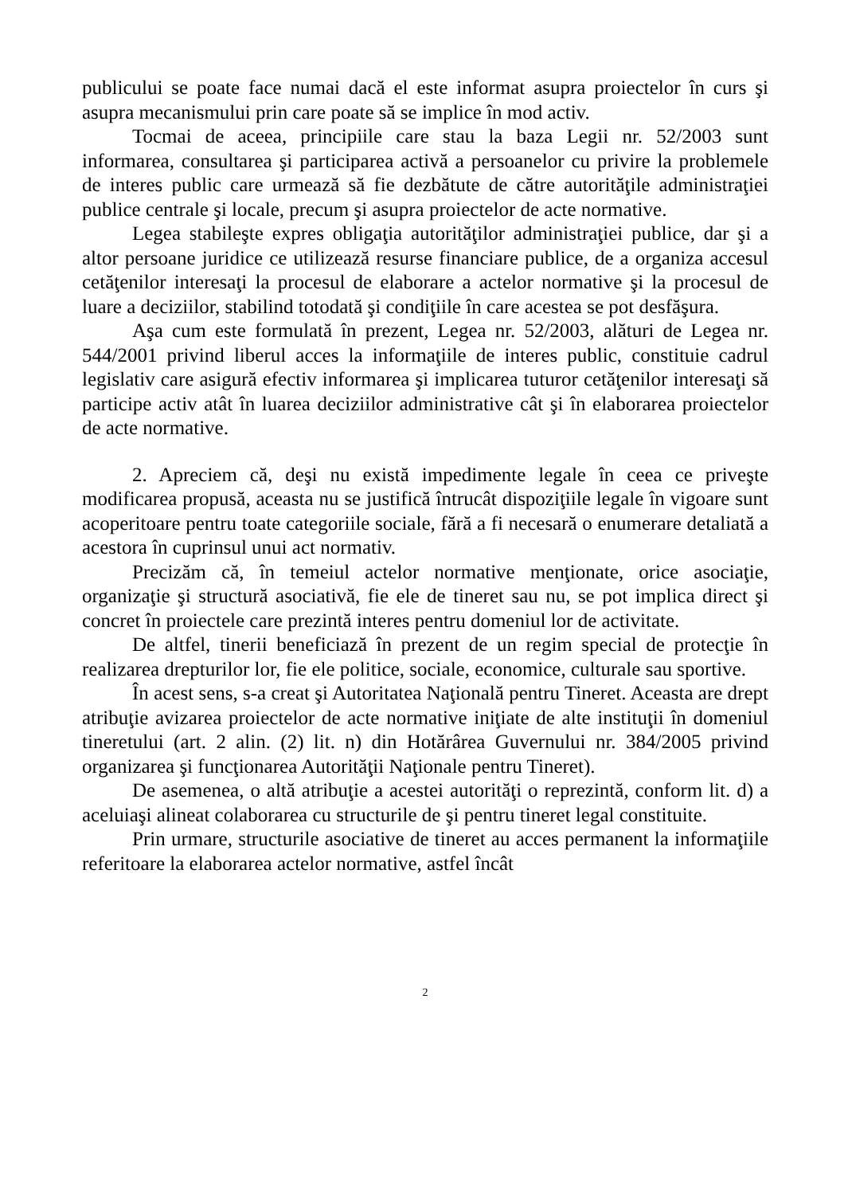publicului se poate face numai dacă el este informat asupra proiectelor în curs şi asupra mecanismului prin care poate să se implice în mod activ.
Tocmai de aceea, principiile care stau la baza Legii nr. 52/2003 sunt informarea, consultarea şi participarea activă a persoanelor cu privire la problemele de interes public care urmează să fie dezbătute de către autorităţile administraţiei publice centrale şi locale, precum şi asupra proiectelor de acte normative.
Legea stabileşte expres obligaţia autorităţilor administraţiei publice, dar şi a altor persoane juridice ce utilizează resurse financiare publice, de a organiza accesul cetăţenilor interesaţi la procesul de elaborare a actelor normative şi la procesul de luare a deciziilor, stabilind totodată şi condiţiile în care acestea se pot desfăşura.
Aşa cum este formulată în prezent, Legea nr. 52/2003, alături de Legea nr. 544/2001 privind liberul acces la informaţiile de interes public, constituie cadrul legislativ care asigură efectiv informarea şi implicarea tuturor cetăţenilor interesaţi să participe activ atât în luarea deciziilor administrative cât şi în elaborarea proiectelor de acte normative.
2. Apreciem că, deşi nu există impedimente legale în ceea ce priveşte modificarea propusă, aceasta nu se justifică întrucât dispoziţiile legale în vigoare sunt acoperitoare pentru toate categoriile sociale, fără a fi necesară o enumerare detaliată a acestora în cuprinsul unui act normativ.
Precizăm că, în temeiul actelor normative menţionate, orice asociaţie, organizaţie şi structură asociativă, fie ele de tineret sau nu, se pot implica direct şi concret în proiectele care prezintă interes pentru domeniul lor de activitate.
De altfel, tinerii beneficiază în prezent de un regim special de protecţie în realizarea drepturilor lor, fie ele politice, sociale, economice, culturale sau sportive.
În acest sens, s-a creat şi Autoritatea Naţională pentru Tineret. Aceasta are drept atribuţie avizarea proiectelor de acte normative iniţiate de alte instituţii în domeniul tineretului (art. 2 alin. (2) lit. n) din Hotărârea Guvernului nr. 384/2005 privind organizarea şi funcţionarea Autorităţii Naţionale pentru Tineret).
De asemenea, o altă atribuţie a acestei autorităţi o reprezintă, conform lit. d) a aceluiaşi alineat colaborarea cu structurile de şi pentru tineret legal constituite.
Prin urmare, structurile asociative de tineret au acces permanent la informaţiile referitoare la elaborarea actelor normative, astfel încât
2